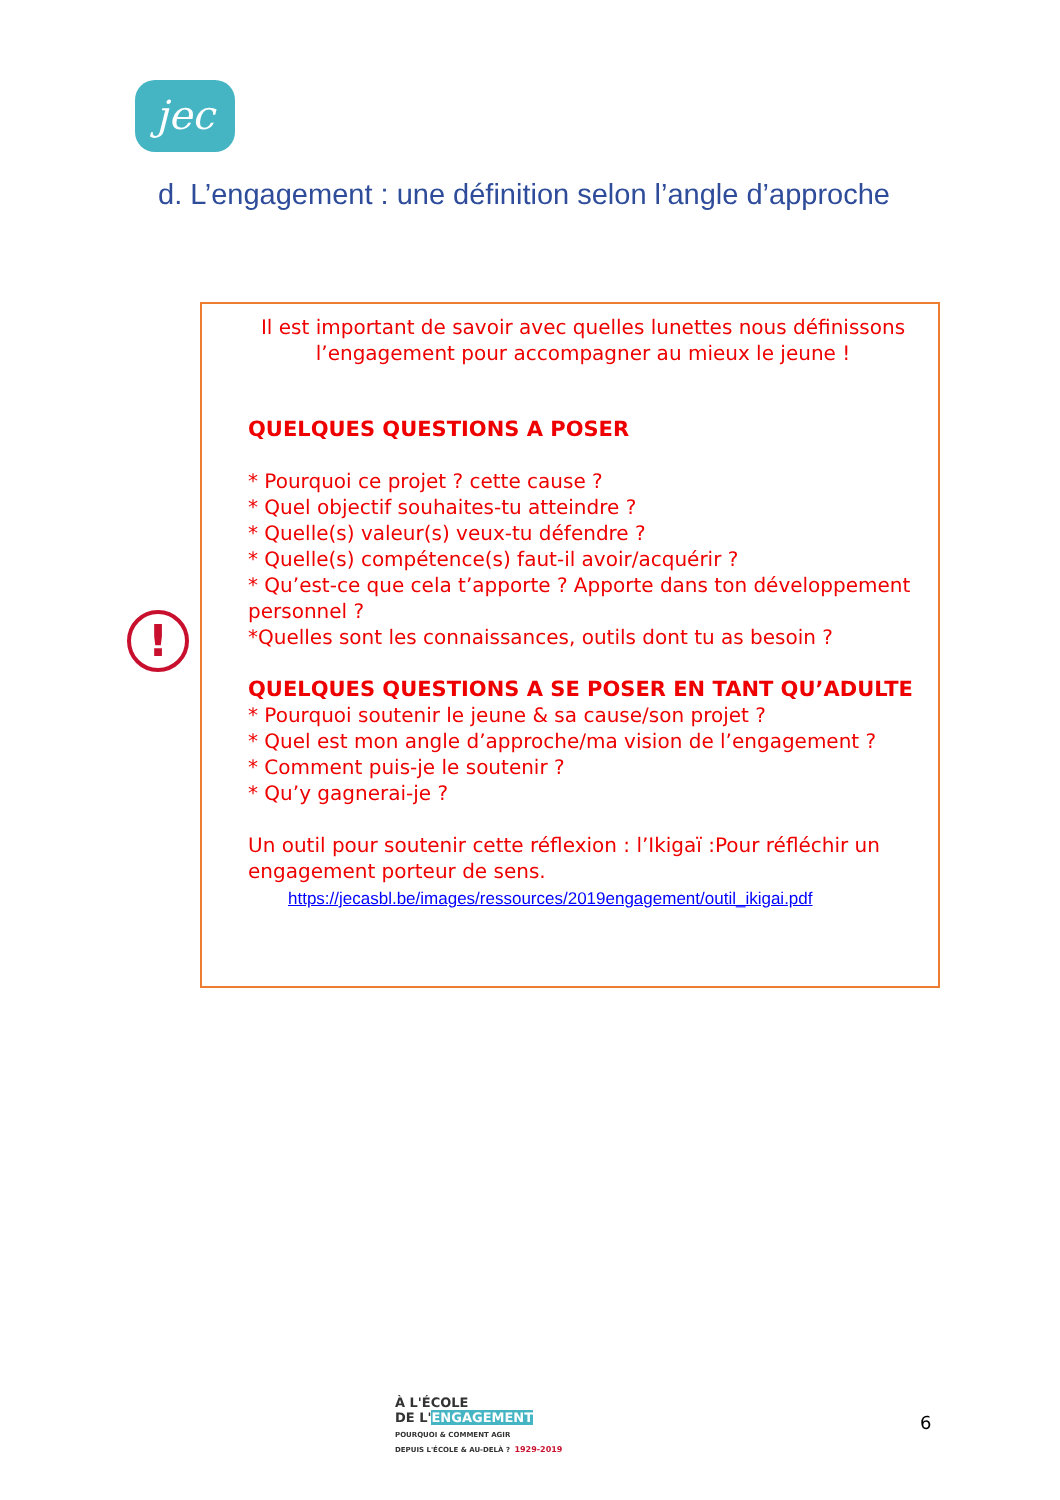jec
d. L’engagement : une définition selon l’angle d’approche
!
Il est important de savoir avec quelles lunettes nous définissons l’engagement pour accompagner au mieux le jeune !
QUELQUES QUESTIONS A POSER
* Pourquoi ce projet ? cette cause ?
* Quel objectif souhaites-tu atteindre ?
* Quelle(s) valeur(s) veux-tu défendre ?
* Quelle(s) compétence(s) faut-il avoir/acquérir ?
* Qu’est-ce que cela t’apporte ? Apporte dans ton développement personnel ?
*Quelles sont les connaissances, outils dont tu as besoin ?
QUELQUES QUESTIONS A SE POSER EN TANT QU’ADULTE
* Pourquoi soutenir le jeune & sa cause/son projet ?
* Quel est mon angle d’approche/ma vision de l’engagement ?
* Comment puis-je le soutenir ?
* Qu’y gagnerai-je ?
Un outil pour soutenir cette réflexion : l’Ikigaï :Pour réfléchir un engagement porteur de sens.
https://jecasbl.be/images/ressources/2019engagement/outil_ikigai.pdf
À L'ÉCOLE
DE L'ENGAGEMENT
POURQUOI & COMMENT AGIR
DEPUIS L'ÉCOLE & AU-DELÀ ? 1929-2019
6